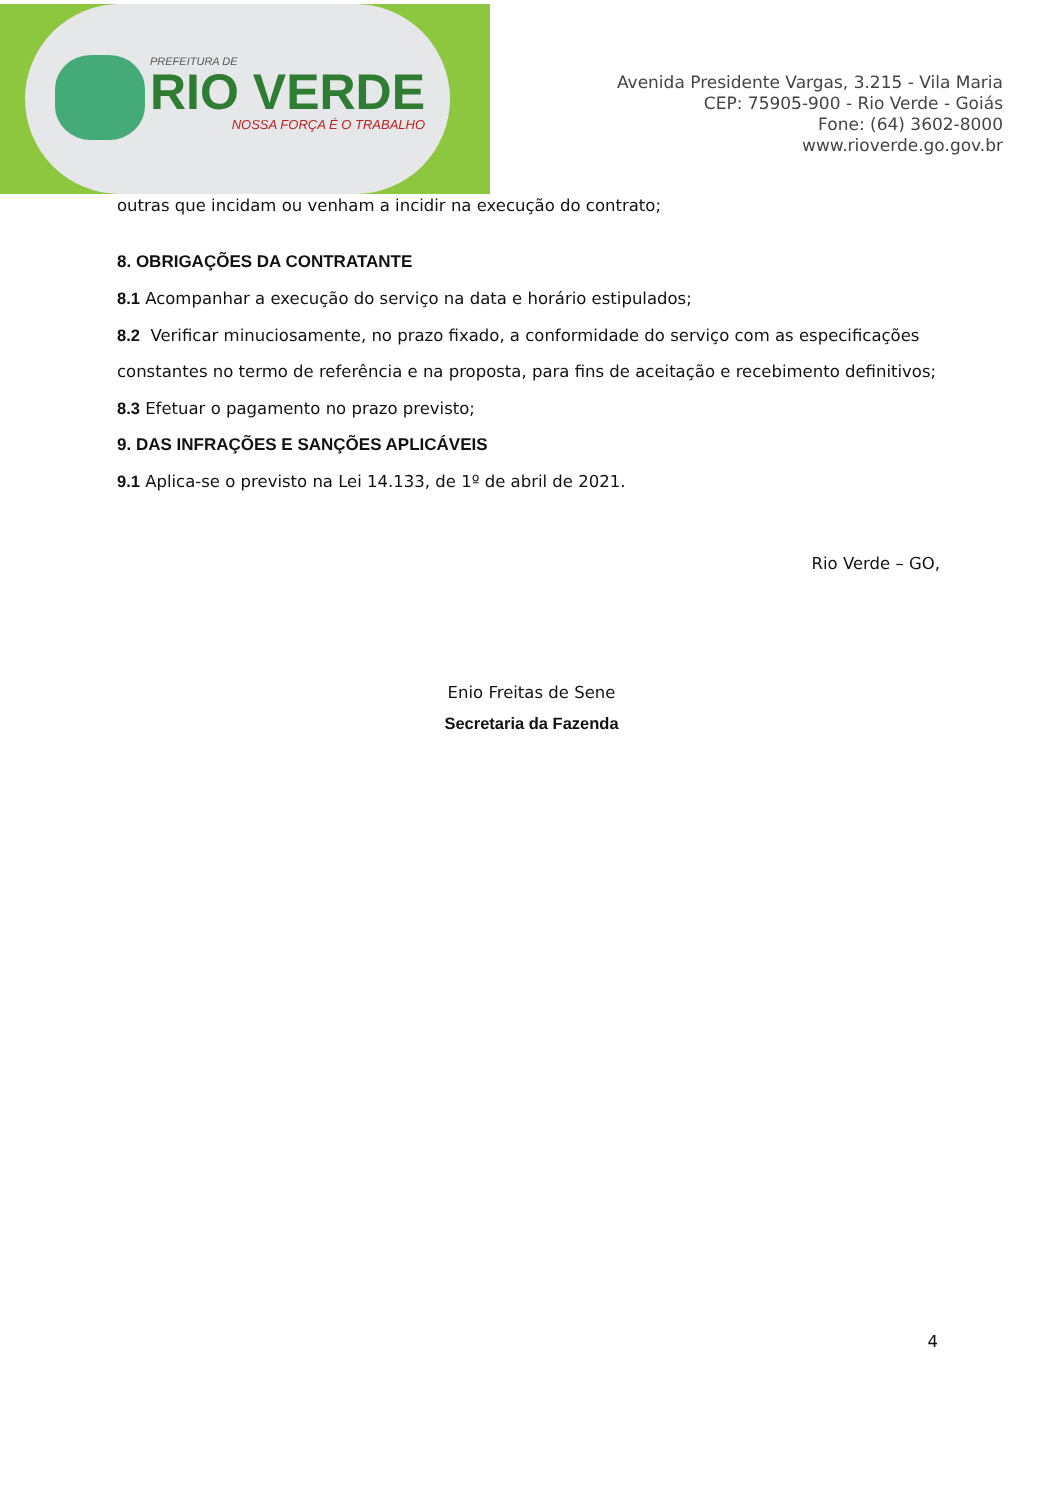PREFEITURA DE
RIO VERDE
NOSSA FORÇA É O TRABALHO
Avenida Presidente Vargas, 3.215 - Vila Maria
CEP: 75905-900 - Rio Verde - Goiás
Fone: (64) 3602-8000
www.rioverde.go.gov.br
outras que incidam ou venham a incidir na execução do contrato;
8. OBRIGAÇÕES DA CONTRATANTE
8.1 Acompanhar a execução do serviço na data e horário estipulados;
8.2 Verificar minuciosamente, no prazo fixado, a conformidade do serviço com as especificações constantes no termo de referência e na proposta, para fins de aceitação e recebimento definitivos;
8.3 Efetuar o pagamento no prazo previsto;
9. DAS INFRAÇÕES E SANÇÕES APLICÁVEIS
9.1 Aplica-se o previsto na Lei 14.133, de 1º de abril de 2021.
Rio Verde – GO,
Enio Freitas de Sene
Secretaria da Fazenda
4